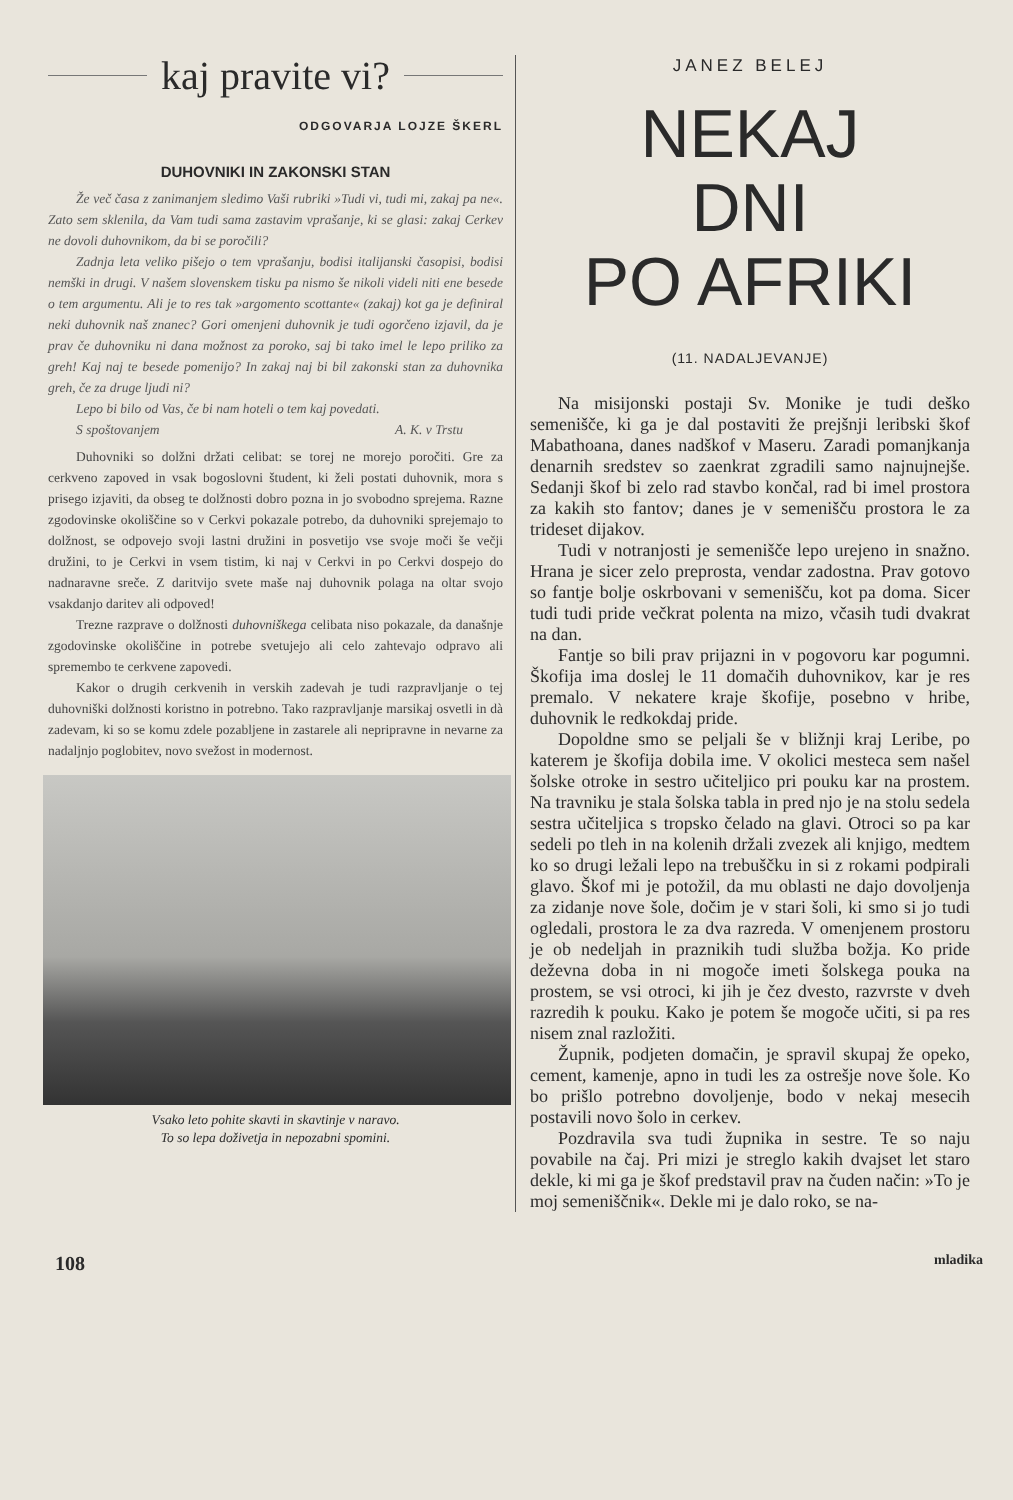kaj pravite vi?
ODGOVARJA LOJZE ŠKERL
DUHOVNIKI IN ZAKONSKI STAN
Že več časa z zanimanjem sledimo Vaši rubriki »Tudi vi, tudi mi, zakaj pa ne«. Zato sem sklenila, da Vam tudi sama zastavim vprašanje, ki se glasi: zakaj Cerkev ne dovoli duhovnikom, da bi se poročili?
Zadnja leta veliko pišejo o tem vprašanju, bodisi italijanski časopisi, bodisi nemški in drugi. V našem slovenskem tisku pa nismo še nikoli videli niti ene besede o tem argumentu. Ali je to res tak »argomento scottante« (zakaj) kot ga je definiral neki duhovnik naš znanec? Gori omenjeni duhovnik je tudi ogorčeno izjavil, da je prav če duhovniku ni dana možnost za poroko, saj bi tako imel le lepo priliko za greh! Kaj naj te besede pomenijo? In zakaj naj bi bil zakonski stan za duhovnika greh, če za druge ljudi ni?
Lepo bi bilo od Vas, če bi nam hoteli o tem kaj povedati.
S spoštovanjem A. K. v Trstu
Duhovniki so dolžni držati celibat: se torej ne morejo poročiti. Gre za cerkveno zapoved in vsak bogoslovni študent, ki želi postati duhovnik, mora s prisego izjaviti, da obseg te dolžnosti dobro pozna in jo svobodno sprejema. Razne zgodovinske okoliščine so v Cerkvi pokazale potrebo, da duhovniki sprejemajo to dolžnost, se odpovejo svoji lastni družini in posvetijo vse svoje moči še večji družini, to je Cerkvi in vsem tistim, ki naj v Cerkvi in po Cerkvi dospejo do nadnaravne sreče. Z daritvijo svete maše naj duhovnik polaga na oltar svojo vsakdanjo daritev ali odpoved!
Trezne razprave o dolžnosti duhovniškega celibata niso pokazale, da današnje zgodovinske okoliščine in potrebe svetujejo ali celo zahtevajo odpravo ali spremembo te cerkvene zapovedi.
Kakor o drugih cerkvenih in verskih zadevah je tudi razpravljanje o tej duhovniški dolžnosti koristno in potrebno. Tako razpravljanje marsikaj osvetli in dà zadevam, ki so se komu zdele pozabljene in zastarele ali nepripravne in nevarne za nadaljnjo poglobitev, novo svežost in modernost.
Vsako leto pohite skavti in skavtinje v naravo.
To so lepa doživetja in nepozabni spomini.
JANEZ BELEJ
NEKAJ
DNI
PO AFRIKI
(11. NADALJEVANJE)
Na misijonski postaji Sv. Monike je tudi deško semenišče, ki ga je dal postaviti že prejšnji leribski škof Mabathoana, danes nadškof v Maseru. Zaradi pomanjkanja denarnih sredstev so zaenkrat zgradili samo najnujnejše. Sedanji škof bi zelo rad stavbo končal, rad bi imel prostora za kakih sto fantov; danes je v semenišču prostora le za trideset dijakov.
Tudi v notranjosti je semenišče lepo urejeno in snažno. Hrana je sicer zelo preprosta, vendar zadostna. Prav gotovo so fantje bolje oskrbovani v semenišču, kot pa doma. Sicer tudi tudi pride večkrat polenta na mizo, včasih tudi dvakrat na dan.
Fantje so bili prav prijazni in v pogovoru kar pogumni. Škofija ima doslej le 11 domačih duhovnikov, kar je res premalo. V nekatere kraje škofije, posebno v hribe, duhovnik le redkokdaj pride.
Dopoldne smo se peljali še v bližnji kraj Leribe, po katerem je škofija dobila ime. V okolici mesteca sem našel šolske otroke in sestro učiteljico pri pouku kar na prostem. Na travniku je stala šolska tabla in pred njo je na stolu sedela sestra učiteljica s tropsko čelado na glavi. Otroci so pa kar sedeli po tleh in na kolenih držali zvezek ali knjigo, medtem ko so drugi ležali lepo na trebuščku in si z rokami podpirali glavo. Škof mi je potožil, da mu oblasti ne dajo dovoljenja za zidanje nove šole, dočim je v stari šoli, ki smo si jo tudi ogledali, prostora le za dva razreda. V omenjenem prostoru je ob nedeljah in praznikih tudi služba božja. Ko pride deževna doba in ni mogoče imeti šolskega pouka na prostem, se vsi otroci, ki jih je čez dvesto, razvrste v dveh razredih k pouku. Kako je potem še mogoče učiti, si pa res nisem znal razložiti.
Župnik, podjeten domačin, je spravil skupaj že opeko, cement, kamenje, apno in tudi les za ostrešje nove šole. Ko bo prišlo potrebno dovoljenje, bodo v nekaj mesecih postavili novo šolo in cerkev.
Pozdravila sva tudi župnika in sestre. Te so naju povabile na čaj. Pri mizi je streglo kakih dvajset let staro dekle, ki mi ga je škof predstavil prav na čuden način: »To je moj semeniščnik«. Dekle mi je dalo roko, se na-
108 mladika